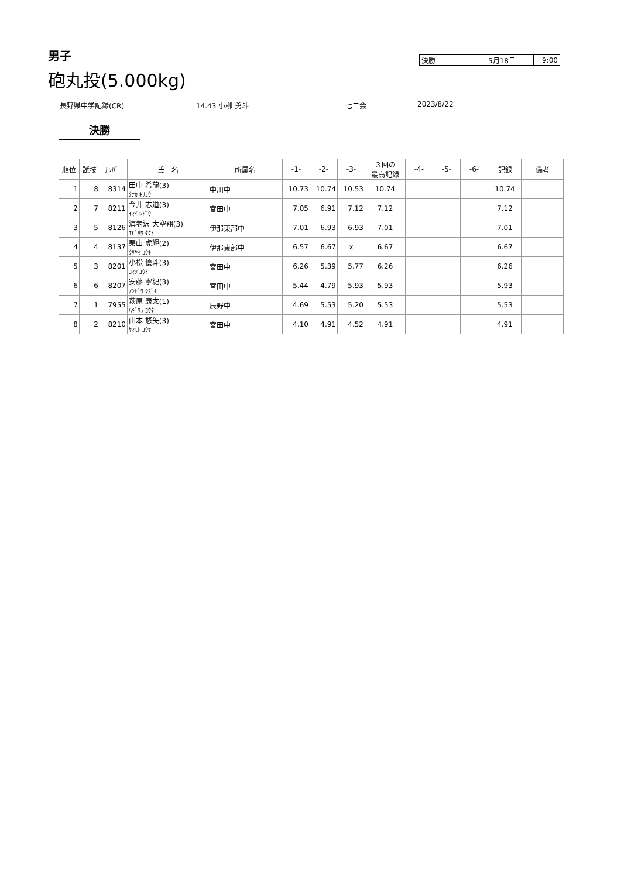男子
砲丸投(5.000kg)
| 決勝 | 5月18日 | 9:00 |
長野県中学記録(CR) 14.43 小柳 勇斗 七二会 2023/8/22
決勝
| 順位 | 試技 | ﾅﾝﾊﾞｰ | 氏 名 | 所属名 | -1- | -2- | -3- | ３回の 最高記録 | -4- | -5- | -6- | 記録 | 備考 |
| --- | --- | --- | --- | --- | --- | --- | --- | --- | --- | --- | --- | --- | --- |
| 1 | 8 | 8314 | 田中 希龍(3) ﾀﾅｶ ｷﾘｭｳ | 中川中 | 10.73 | 10.74 | 10.53 | 10.74 | | | | 10.74 | |
| 2 | 7 | 8211 | 今井 志道(3) ｲﾏｲ ｼﾄﾞｳ | 宮田中 | 7.05 | 6.91 | 7.12 | 7.12 | | | | 7.12 | |
| 3 | 5 | 8126 | 海老沢 大空翔(3) ｴﾋﾞｻﾜ ﾀｸﾄ | 伊那東部中 | 7.01 | 6.93 | 6.93 | 7.01 | | | | 7.01 | |
| 4 | 4 | 8137 | 栗山 虎輝(2) ｸﾘﾔﾏ ｺｳｷ | 伊那東部中 | 6.57 | 6.67 | x | 6.67 | | | | 6.67 | |
| 5 | 3 | 8201 | 小松 優斗(3) ｺﾏﾂ ﾕｳﾄ | 宮田中 | 6.26 | 5.39 | 5.77 | 6.26 | | | | 6.26 | |
| 6 | 6 | 8207 | 安藤 寧紀(3) ｱﾝﾄﾞｳ ｼｽﾞｷ | 宮田中 | 5.44 | 4.79 | 5.93 | 5.93 | | | | 5.93 | |
| 7 | 1 | 7955 | 萩原 康太(1) ﾊｷﾞﾜﾗ ｺｳﾀ | 辰野中 | 4.69 | 5.53 | 5.20 | 5.53 | | | | 5.53 | |
| 8 | 2 | 8210 | 山本 悠矢(3) ﾔﾏﾓﾄ ﾕｳﾔ | 宮田中 | 4.10 | 4.91 | 4.52 | 4.91 | | | | 4.91 | |